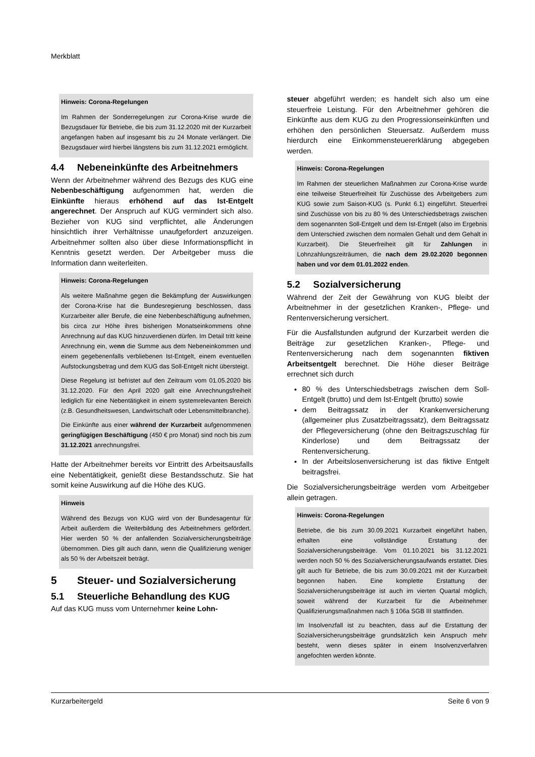Merkblatt
Hinweis: Corona-Regelungen
Im Rahmen der Sonderregelungen zur Corona-Krise wurde die Bezugsdauer für Betriebe, die bis zum 31.12.2020 mit der Kurzarbeit angefangen haben auf insgesamt bis zu 24 Monate verlängert. Die Bezugsdauer wird hierbei längstens bis zum 31.12.2021 ermöglicht.
4.4 Nebeneinkünfte des Arbeitnehmers
Wenn der Arbeitnehmer während des Bezugs des KUG eine Nebenbeschäftigung aufgenommen hat, werden die Einkünfte hieraus erhöhend auf das Ist-Entgelt angerechnet. Der Anspruch auf KUG vermindert sich also. Bezieher von KUG sind verpflichtet, alle Änderungen hinsichtlich ihrer Verhältnisse unaufgefordert anzuzeigen. Arbeitnehmer sollten also über diese Informationspflicht in Kenntnis gesetzt werden. Der Arbeitgeber muss die Information dann weiterleiten.
Hinweis: Corona-Regelungen
Als weitere Maßnahme gegen die Bekämpfung der Auswirkungen der Corona-Krise hat die Bundesregierung beschlossen, dass Kurzarbeiter aller Berufe, die eine Nebenbeschäftigung aufnehmen, bis circa zur Höhe ihres bisherigen Monatseinkommens ohne Anrechnung auf das KUG hinzuverdienen dürfen. Im Detail tritt keine Anrechnung ein, wenn die Summe aus dem Nebeneinkommen und einem gegebenenfalls verbliebenen Ist-Entgelt, einem eventuellen Aufstockungsbetrag und dem KUG das Soll-Entgelt nicht übersteigt.
Diese Regelung ist befristet auf den Zeitraum vom 01.05.2020 bis 31.12.2020. Für den April 2020 galt eine Anrechnungsfreiheit lediglich für eine Nebentätigkeit in einem systemrelevanten Bereich (z.B. Gesundheitswesen, Landwirtschaft oder Lebensmittelbranche).
Die Einkünfte aus einer während der Kurzarbeit aufgenommenen geringfügigen Beschäftigung (450 € pro Monat) sind noch bis zum 31.12.2021 anrechnungsfrei.
Hatte der Arbeitnehmer bereits vor Eintritt des Arbeitsausfalls eine Nebentätigkeit, genießt diese Bestandsschutz. Sie hat somit keine Auswirkung auf die Höhe des KUG.
Hinweis
Während des Bezugs von KUG wird von der Bundesagentur für Arbeit außerdem die Weiterbildung des Arbeitnehmers gefördert. Hier werden 50 % der anfallenden Sozialversicherungsbeiträge übernommen. Dies gilt auch dann, wenn die Qualifizierung weniger als 50 % der Arbeitszeit beträgt.
5 Steuer- und Sozialversicherung
5.1 Steuerliche Behandlung des KUG
Auf das KUG muss vom Unternehmer keine Lohn-
steuer abgeführt werden; es handelt sich also um eine steuerfreie Leistung. Für den Arbeitnehmer gehören die Einkünfte aus dem KUG zu den Progressionseinkünften und erhöhen den persönlichen Steuersatz. Außerdem muss hierdurch eine Einkommensteuererklärung abgegeben werden.
Hinweis: Corona-Regelungen
Im Rahmen der steuerlichen Maßnahmen zur Corona-Krise wurde eine teilweise Steuerfreiheit für Zuschüsse des Arbeitgebers zum KUG sowie zum Saison-KUG (s. Punkt 6.1) eingeführt. Steuerfrei sind Zuschüsse von bis zu 80 % des Unterschiedsbetrags zwischen dem sogenannten Soll-Entgelt und dem Ist-Entgelt (also im Ergebnis dem Unterschied zwischen dem normalen Gehalt und dem Gehalt in Kurzarbeit). Die Steuerfreiheit gilt für Zahlungen in Lohnzahlungszeiträumen, die nach dem 29.02.2020 begonnen haben und vor dem 01.01.2022 enden.
5.2 Sozialversicherung
Während der Zeit der Gewährung von KUG bleibt der Arbeitnehmer in der gesetzlichen Kranken-, Pflege- und Rentenversicherung versichert.
Für die Ausfallstunden aufgrund der Kurzarbeit werden die Beiträge zur gesetzlichen Kranken-, Pflege- und Rentenversicherung nach dem sogenannten fiktiven Arbeitsentgelt berechnet. Die Höhe dieser Beiträge errechnet sich durch
80 % des Unterschiedsbetrags zwischen dem Soll-Entgelt (brutto) und dem Ist-Entgelt (brutto) sowie
dem Beitragssatz in der Krankenversicherung (allgemeiner plus Zusatzbeitragssatz), dem Beitragssatz der Pflegeversicherung (ohne den Beitragszuschlag für Kinderlose) und dem Beitragssatz der Rentenversicherung.
In der Arbeitslosenversicherung ist das fiktive Entgelt beitragsfrei.
Die Sozialversicherungsbeiträge werden vom Arbeitgeber allein getragen.
Hinweis: Corona-Regelungen
Betriebe, die bis zum 30.09.2021 Kurzarbeit eingeführt haben, erhalten eine vollständige Erstattung der Sozialversicherungsbeiträge. Vom 01.10.2021 bis 31.12.2021 werden noch 50 % des Sozialversicherungsaufwands erstattet. Dies gilt auch für Betriebe, die bis zum 30.09.2021 mit der Kurzarbeit begonnen haben. Eine komplette Erstattung der Sozialversicherungsbeiträge ist auch im vierten Quartal möglich, soweit während der Kurzarbeit für die Arbeitnehmer Qualifizierungsmaßnahmen nach § 106a SGB III stattfinden.
Im Insolvenzfall ist zu beachten, dass auf die Erstattung der Sozialversicherungsbeiträge grundsätzlich kein Anspruch mehr besteht, wenn dieses später in einem Insolvenzverfahren angefochten werden könnte.
Kurzarbeitergeld Seite 6 von 9